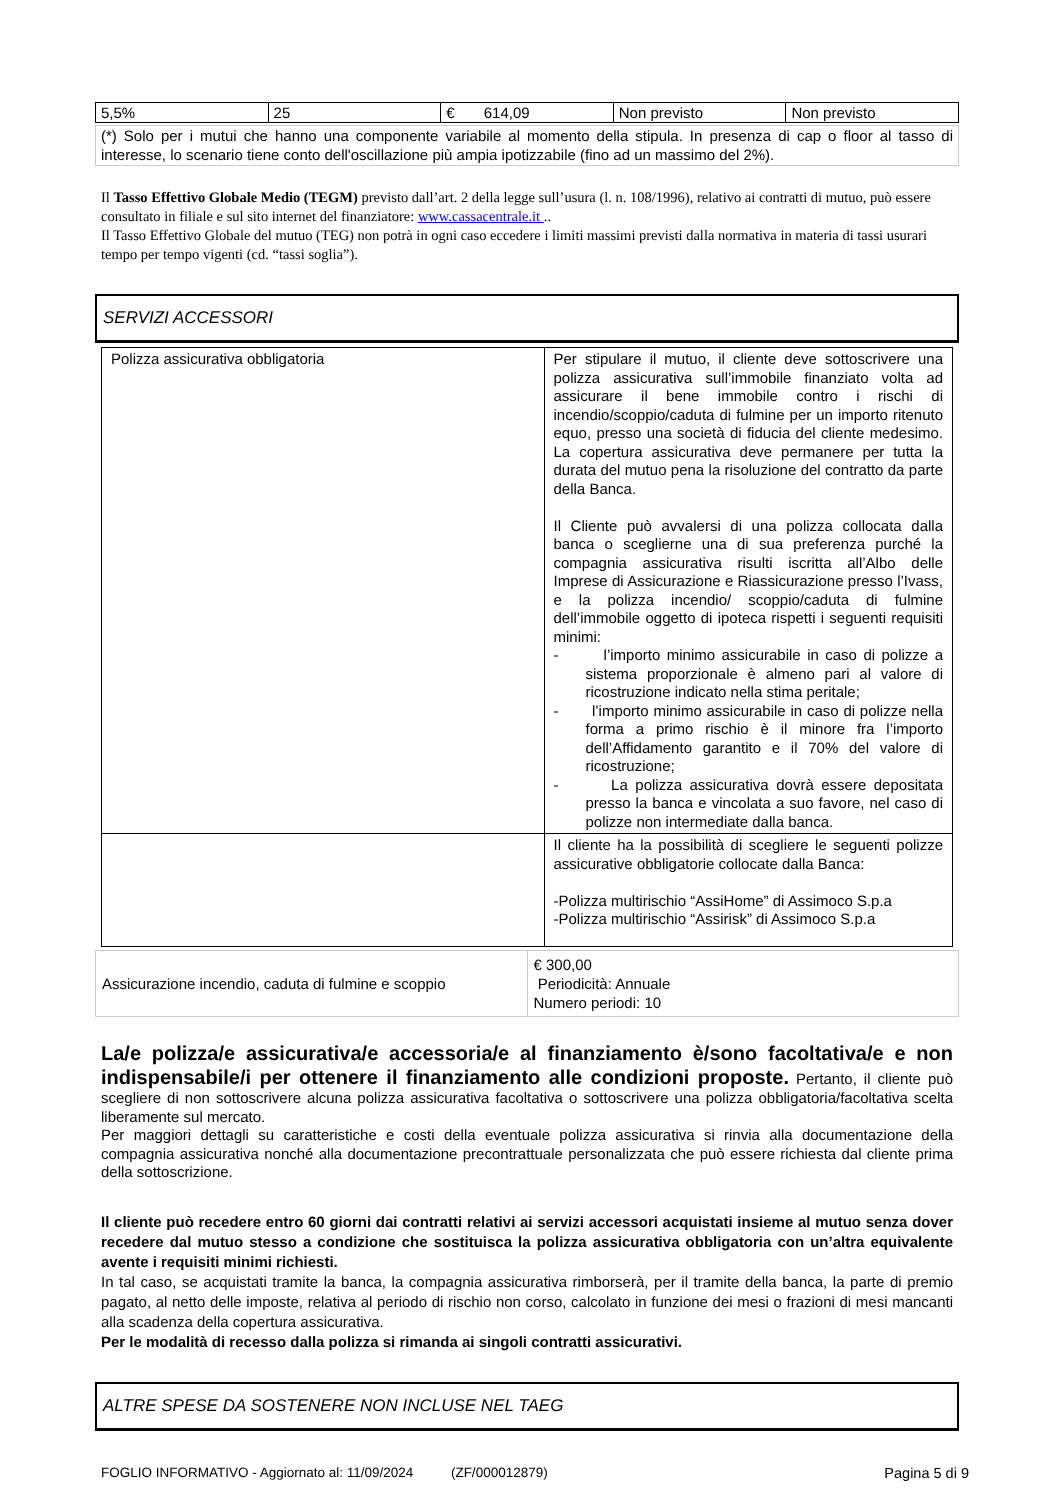| 5,5% | 25 | € 614,09 | Non previsto | Non previsto |
| (*) Solo per i mutui che hanno una componente variabile al momento della stipula. In presenza di cap o floor al tasso di interesse, lo scenario tiene conto dell'oscillazione più ampia ipotizzabile (fino ad un massimo del 2%). |
Il Tasso Effettivo Globale Medio (TEGM) previsto dall’art. 2 della legge sull’usura (l. n. 108/1996), relativo ai contratti di mutuo, può essere consultato in filiale e sul sito internet del finanziatore: www.cassacentrale.it ..
Il Tasso Effettivo Globale del mutuo (TEG) non potrà in ogni caso eccedere i limiti massimi previsti dalla normativa in materia di tassi usurari tempo per tempo vigenti (cd. “tassi soglia”).
SERVIZI ACCESSORI
| Polizza assicurativa obbligatoria | Per stipulare il mutuo, il cliente deve sottoscrivere una polizza assicurativa sull’immobile finanziato volta ad assicurare il bene immobile contro i rischi di incendio/scoppio/caduta di fulmine per un importo ritenuto equo, presso una società di fiducia del cliente medesimo. La copertura assicurativa deve permanere per tutta la durata del mutuo pena la risoluzione del contratto da parte della Banca. Il Cliente può avvalersi di una polizza collocata dalla banca o sceglierne una di sua preferenza purché la compagnia assicurativa risulti iscritta all’Albo delle Imprese di Assicurazione e Riassicurazione presso l’Ivass, e la polizza incendio/ scoppio/caduta di fulmine dell’immobile oggetto di ipoteca rispetti i seguenti requisiti minimi: - l’importo minimo assicurabile in caso di polizze a sistema proporzionale è almeno pari al valore di ricostruzione indicato nella stima peritale; - l’importo minimo assicurabile in caso di polizze nella forma a primo rischio è il minore fra l’importo dell’Affidamento garantito e il 70% del valore di ricostruzione; - La polizza assicurativa dovrà essere depositata presso la banca e vincolata a suo favore, nel caso di polizze non intermediate dalla banca. |
| | Il cliente ha la possibilità di scegliere le seguenti polizze assicurative obbligatorie collocate dalla Banca: -Polizza multirischio “AssiHome” di Assimoco S.p.a -Polizza multirischio “Assirisk” di Assimoco S.p.a |
| Assicurazione incendio, caduta di fulmine e scoppio | € 300,00 Periodicità: Annuale Numero periodi: 10 |
La/e polizza/e assicurativa/e accessoria/e al finanziamento è/sono facoltativa/e e non indispensabile/i per ottenere il finanziamento alle condizioni proposte. Pertanto, il cliente può scegliere di non sottoscrivere alcuna polizza assicurativa facoltativa o sottoscrivere una polizza obbligatoria/facoltativa scelta liberamente sul mercato.
Per maggiori dettagli su caratteristiche e costi della eventuale polizza assicurativa si rinvia alla documentazione della compagnia assicurativa nonché alla documentazione precontrattuale personalizzata che può essere richiesta dal cliente prima della sottoscrizione.
Il cliente può recedere entro 60 giorni dai contratti relativi ai servizi accessori acquistati insieme al mutuo senza dover recedere dal mutuo stesso a condizione che sostituisca la polizza assicurativa obbligatoria con un’altra equivalente avente i requisiti minimi richiesti.
In tal caso, se acquistati tramite la banca, la compagnia assicurativa rimborserà, per il tramite della banca, la parte di premio pagato, al netto delle imposte, relativa al periodo di rischio non corso, calcolato in funzione dei mesi o frazioni di mesi mancanti alla scadenza della copertura assicurativa.
Per le modalità di recesso dalla polizza si rimanda ai singoli contratti assicurativi.
ALTRE SPESE DA SOSTENERE NON INCLUSE NEL TAEG
FOGLIO INFORMATIVO - Aggiornato al: 11/09/2024 (ZF/000012879) Pagina 5 di 9